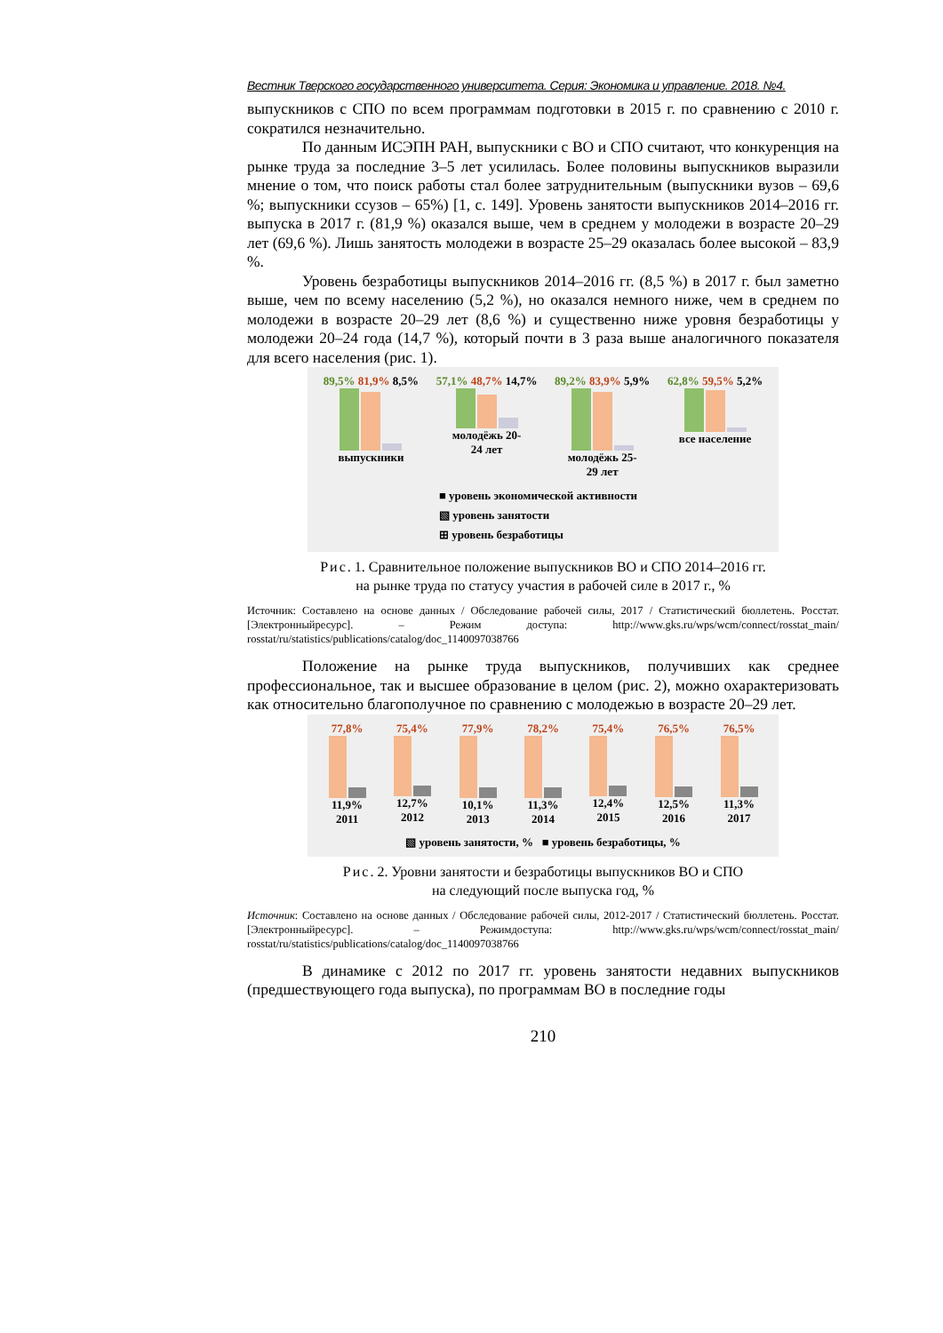Вестник Тверского государственного университета. Серия: Экономика и управление. 2018. №4.
выпускников с СПО по всем программам подготовки в 2015 г. по сравнению с 2010 г. сократился незначительно.
По данным ИСЭПН РАН, выпускники с ВО и СПО считают, что конкуренция на рынке труда за последние 3–5 лет усилилась. Более половины выпускников выразили мнение о том, что поиск работы стал более затруднительным (выпускники вузов – 69,6 %; выпускники ссузов – 65%) [1, с. 149]. Уровень занятости выпускников 2014–2016 гг. выпуска в 2017 г. (81,9 %) оказался выше, чем в среднем у молодежи в возрасте 20–29 лет (69,6 %). Лишь занятость молодежи в возрасте 25–29 оказалась более высокой – 83,9 %.
Уровень безработицы выпускников 2014–2016 гг. (8,5 %) в 2017 г. был заметно выше, чем по всему населению (5,2 %), но оказался немного ниже, чем в среднем по молодежи в возрасте 20–29 лет (8,6 %) и существенно ниже уровня безработицы у молодежи 20–24 года (14,7 %), который почти в 3 раза выше аналогичного показателя для всего населения (рис. 1).
89,5% 81,9% 8,5%
выпускники
57,1% 48,7% 14,7%
молодёжь 20-
24 лет
89,2% 83,9% 5,9%
молодёжь 25-
29 лет
62,8% 59,5% 5,2%
все население
■ уровень экономической активности
▧ уровень занятости
⊞ уровень безработицы
Рис. 1. Сравнительное положение выпускников ВО и СПО 2014–2016 гг.
на рынке труда по статусу участия в рабочей силе в 2017 г., %
Источник: Составлено на основе данных / Обследование рабочей силы, 2017 / Статистический бюллетень. Росстат. [Электронныйресурс]. – Режим доступа: http://www.gks.ru/wps/wcm/connect/rosstat_main/ rosstat/ru/statistics/publications/catalog/doc_1140097038766
Положение на рынке труда выпускников, получивших как среднее профессиональное, так и высшее образование в целом (рис. 2), можно охарактеризовать как относительно благополучное по сравнению с молодежью в возрасте 20–29 лет.
77,8%
11,9%
2011
75,4%
12,7%
2012
77,9%
10,1%
2013
78,2%
11,3%
2014
75,4%
12,4%
2015
76,5%
12,5%
2016
76,5%
11,3%
2017
▧ уровень занятости, % ■ уровень безработицы, %
Рис. 2. Уровни занятости и безработицы выпускников ВО и СПО
на следующий после выпуска год, %
Источник: Составлено на основе данных / Обследование рабочей силы, 2012-2017 / Статистический бюллетень. Росстат. [Электронныйресурс]. – Режимдоступа: http://www.gks.ru/wps/wcm/connect/rosstat_main/ rosstat/ru/statistics/publications/catalog/doc_1140097038766
В динамике с 2012 по 2017 гг. уровень занятости недавних выпускников (предшествующего года выпуска), по программам ВО в последние годы
210